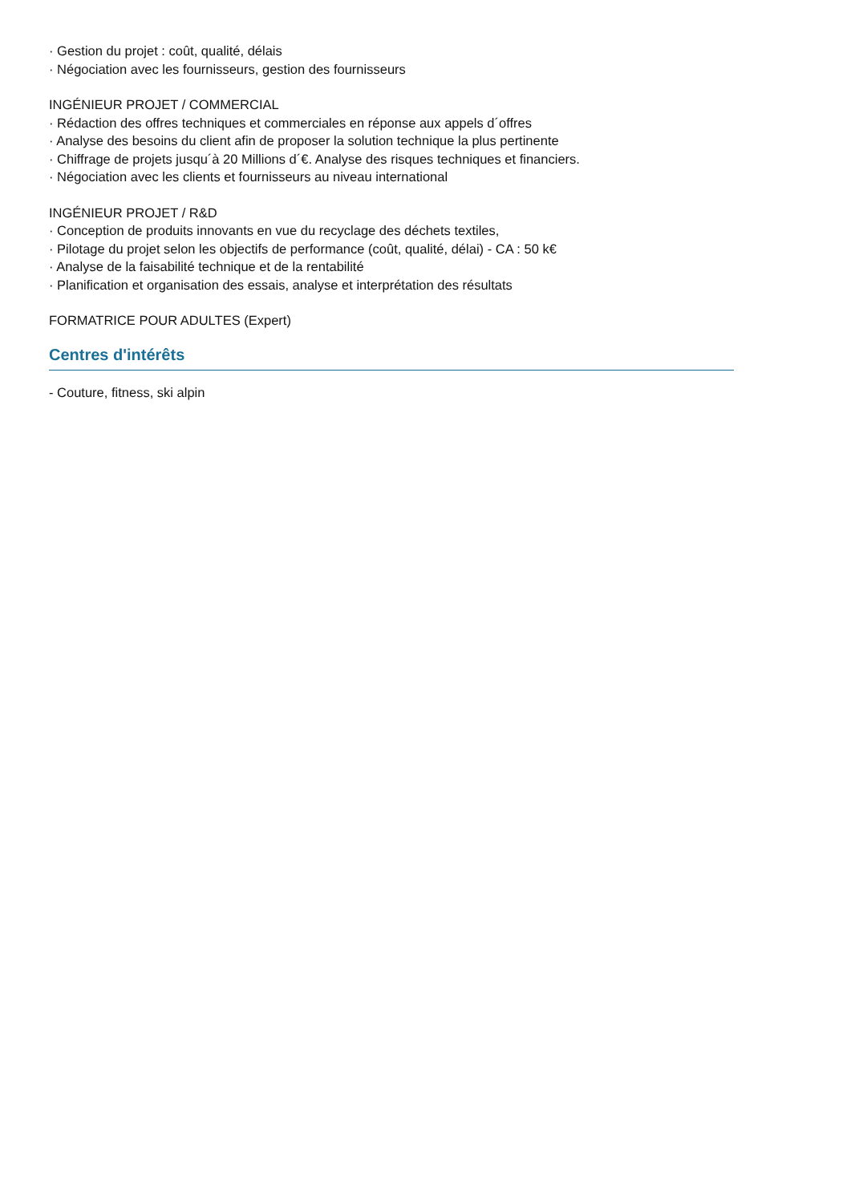· Gestion du projet : coût, qualité, délais
· Négociation avec les fournisseurs, gestion des fournisseurs
INGÉNIEUR PROJET / COMMERCIAL
· Rédaction des offres techniques et commerciales en réponse aux appels d´offres
· Analyse des besoins du client afin de proposer la solution technique la plus pertinente
· Chiffrage de projets jusqu´à 20 Millions d´€. Analyse des risques techniques et financiers.
· Négociation avec les clients et fournisseurs au niveau international
INGÉNIEUR PROJET / R&D
· Conception de produits innovants en vue du recyclage des déchets textiles,
· Pilotage du projet selon les objectifs de performance (coût, qualité, délai) - CA : 50 k€
· Analyse de la faisabilité technique et de la rentabilité
· Planification et organisation des essais, analyse et interprétation des résultats
FORMATRICE POUR ADULTES (Expert)
Centres d'intérêts
- Couture, fitness, ski alpin